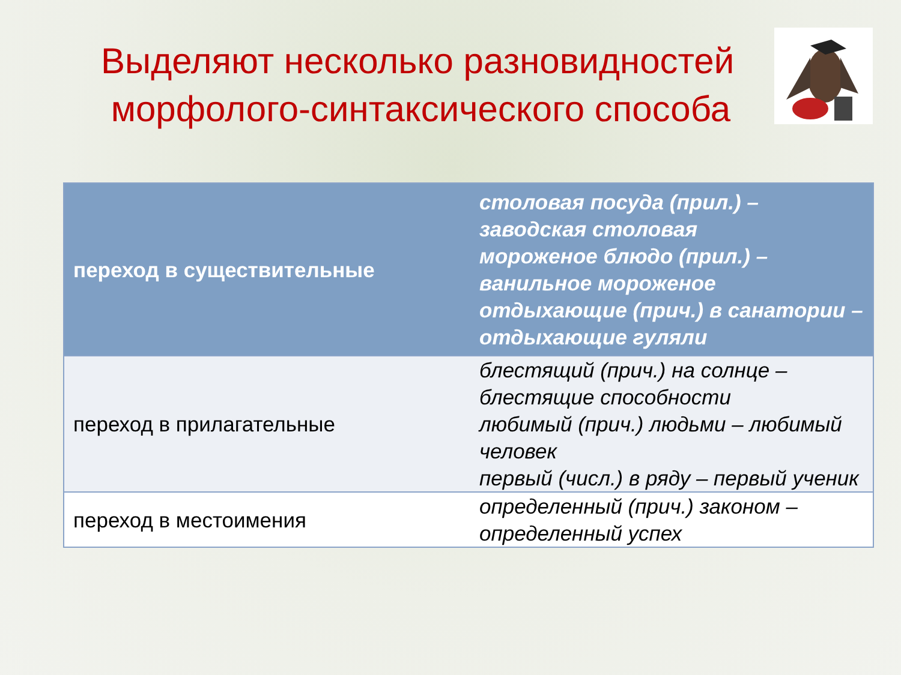Выделяют несколько разновидностей
морфолого-синтаксического способа
| переход в существительные | столовая посуда (прил.) – заводская столовая мороженое блюдо (прил.) – ванильное мороженое отдыхающие (прич.) в санатории – отдыхающие гуляли |
| переход в прилагательные | блестящий (прич.) на солнце – блестящие способности любимый (прич.) людьми – любимый человек первый (числ.) в ряду – первый ученик |
| переход в местоимения | определенный (прич.) законом – определенный успех |